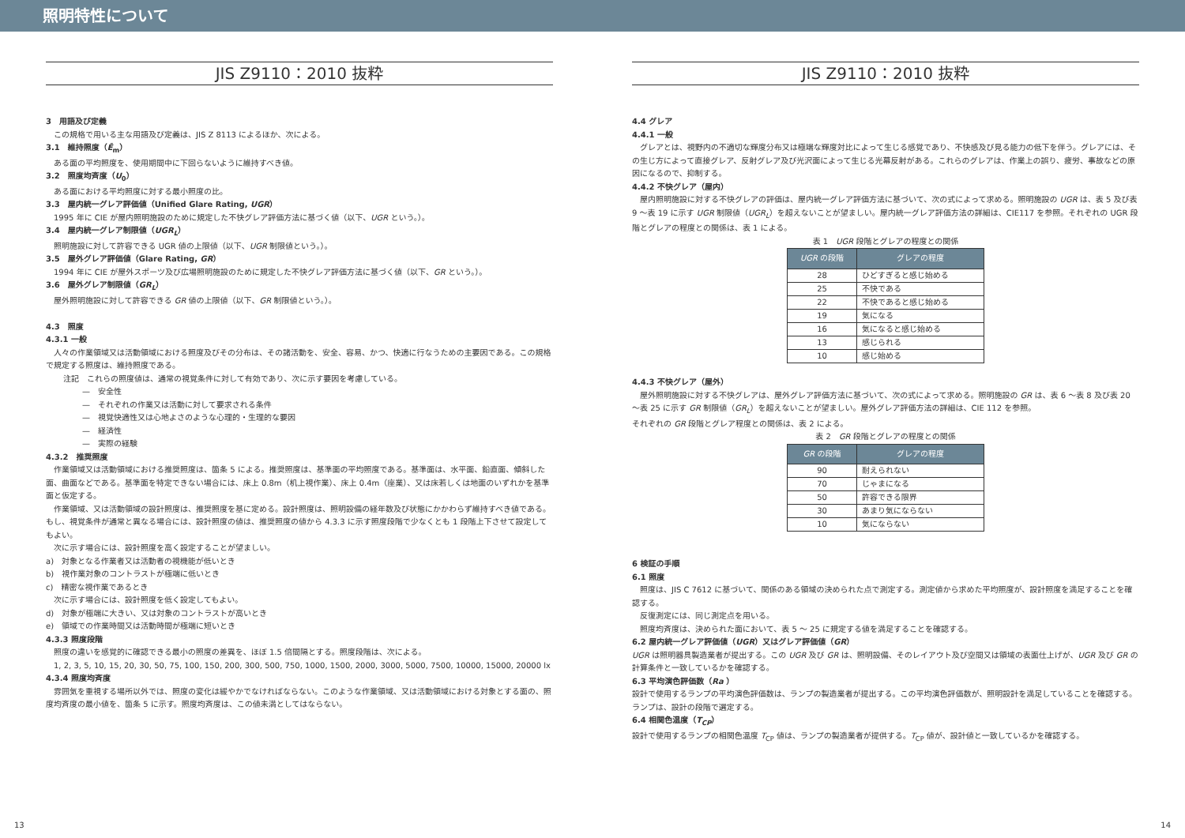照明特性について
JIS Z9110：2010 抜粋
3　用語及び定義
この規格で用いる主な用語及び定義は、JIS Z 8113 によるほか、次による。
3.1　維持照度（Ē<sub>m</sub>）
ある面の平均照度を、使用期間中に下回らないように維持すべき値。
3.2　照度均斉度（U<sub>0</sub>）
ある面における平均照度に対する最小照度の比。
3.3　屋内統一グレア評価値（Unified Glare Rating, UGR）
1995 年に CIE が屋内照明施設のために規定した不快グレア評価方法に基づく値（以下、UGR という。）。
3.4　屋内統一グレア制限値（UGR<sub>L</sub>）
照明施設に対して許容できる UGR 値の上限値（以下、UGR 制限値という。）。
3.5　屋外グレア評価値（Glare Rating, GR）
1994 年に CIE が屋外スポーツ及び広場照明施設のために規定した不快グレア評価方法に基づく値（以下、GR という。）。
3.6　屋外グレア制限値（GR<sub>L</sub>）
屋外照明施設に対して許容できる GR 値の上限値（以下、GR 制限値という。）。
4.3　照度
4.3.1 一般
人々の作業領域又は活動領域における照度及びその分布は、その諸活動を、安全、容易、かつ、快適に行なうための主要因である。この規格で規定する照度は、維持照度である。
注記　これらの照度値は、通常の視覚条件に対して有効であり、次に示す要因を考慮している。
—　安全性
—　それぞれの作業又は活動に対して要求される条件
—　視覚快適性又は心地よさのような心理的・生理的な要因
—　経済性
—　実際の経験
4.3.2　推奨照度
作業領域又は活動領域における推奨照度は、箇条 5 による。推奨照度は、基準面の平均照度である。基準面は、水平面、鉛直面、傾斜した面、曲面などである。基準面を特定できない場合には、床上 0.8m（机上視作業）、床上 0.4m（座業）、又は床若しくは地面のいずれかを基準面と仮定する。
作業領域、又は活動領域の設計照度は、推奨照度を基に定める。設計照度は、照明設備の経年数及び状態にかかわらず維持すべき値である。もし、視覚条件が通常と異なる場合には、設計照度の値は、推奨照度の値から 4.3.3 に示す照度段階で少なくとも 1 段階上下させて設定してもよい。
次に示す場合には、設計照度を高く設定することが望ましい。
a)　対象となる作業者又は活動者の視機能が低いとき
b)　視作業対象のコントラストが極端に低いとき
c)　精密な視作業であるとき
次に示す場合には、設計照度を低く設定してもよい。
d)　対象が極端に大きい、又は対象のコントラストが高いとき
e)　領域での作業時間又は活動時間が極端に短いとき
4.3.3 照度段階
照度の違いを感覚的に確認できる最小の照度の差異を、ほぼ 1.5 倍間隔とする。照度段階は、次による。
1, 2, 3, 5, 10, 15, 20, 30, 50, 75, 100, 150, 200, 300, 500, 750, 1000, 1500, 2000, 3000, 5000, 7500, 10000, 15000, 20000 lx
4.3.4 照度均斉度
雰囲気を重視する場所以外では、照度の変化は緩やかでなければならない。このような作業領域、又は活動領域における対象とする面の、照度均斉度の最小値を、箇条 5 に示す。照度均斉度は、この値未満としてはならない。
JIS Z9110：2010 抜粋
4.4 グレア
4.4.1 一般
グレアとは、視野内の不適切な輝度分布又は極端な輝度対比によって生じる感覚であり、不快感及び見る能力の低下を伴う。グレアには、その生じ方によって直接グレア、反射グレア及び光沢面によって生じる光幕反射がある。これらのグレアは、作業上の誤り、疲労、事故などの原因になるので、抑制する。
4.4.2 不快グレア（屋内）
屋内照明施設に対する不快グレアの評価は、屋内統一グレア評価方法に基づいて、次の式によって求める。照明施設の UGR は、表 5 及び表 9 ～表 19 に示す UGR 制限値（UGR<sub>L</sub>）を超えないことが望ましい。屋内統一グレア評価方法の詳細は、CIE117 を参照。それぞれの UGR 段階とグレアの程度との関係は、表 1 による。
表 1　UGR 段階とグレアの程度との関係
| UGR の段階 | グレアの程度 |
| --- | --- |
| 28 | ひどすぎると感じ始める |
| 25 | 不快である |
| 22 | 不快であると感じ始める |
| 19 | 気になる |
| 16 | 気になると感じ始める |
| 13 | 感じられる |
| 10 | 感じ始める |
4.4.3 不快グレア（屋外）
屋外照明施設に対する不快グレアは、屋外グレア評価方法に基づいて、次の式によって求める。照明施設の GR は、表 6 ～表 8 及び表 20 ～表 25 に示す GR 制限値（GR<sub>L</sub>）を超えないことが望ましい。屋外グレア評価方法の詳細は、CIE 112 を参照。
それぞれの GR 段階とグレア程度との関係は、表 2 による。
表 2　GR 段階とグレアの程度との関係
| GR の段階 | グレアの程度 |
| --- | --- |
| 90 | 耐えられない |
| 70 | じゃまになる |
| 50 | 許容できる限界 |
| 30 | あまり気にならない |
| 10 | 気にならない |
6 検証の手順
6.1 照度
照度は、JIS C 7612 に基づいて、関係のある領域の決められた点で測定する。測定値から求めた平均照度が、設計照度を満足することを確認する。
反復測定には、同じ測定点を用いる。
照度均斉度は、決められた面において、表 5 ～ 25 に規定する値を満足することを確認する。
6.2 屋内統一グレア評価値（UGR）又はグレア評価値（GR）
UGR は照明器具製造業者が提出する。この UGR 及び GR は、照明設備、そのレイアウト及び空間又は領域の表面仕上げが、UGR 及び GR の計算条件と一致しているかを確認する。
6.3 平均演色評価数（Ra ）
設計で使用するランプの平均演色評価数は、ランプの製造業者が提出する。この平均演色評価数が、照明設計を満足していることを確認する。ランプは、設計の段階で選定する。
6.4 相関色温度（T<sub>CP</sub>）
設計で使用するランプの相関色温度 T<sub>CP</sub> 値は、ランプの製造業者が提供する。T<sub>CP</sub> 値が、設計値と一致しているかを確認する。
13 14